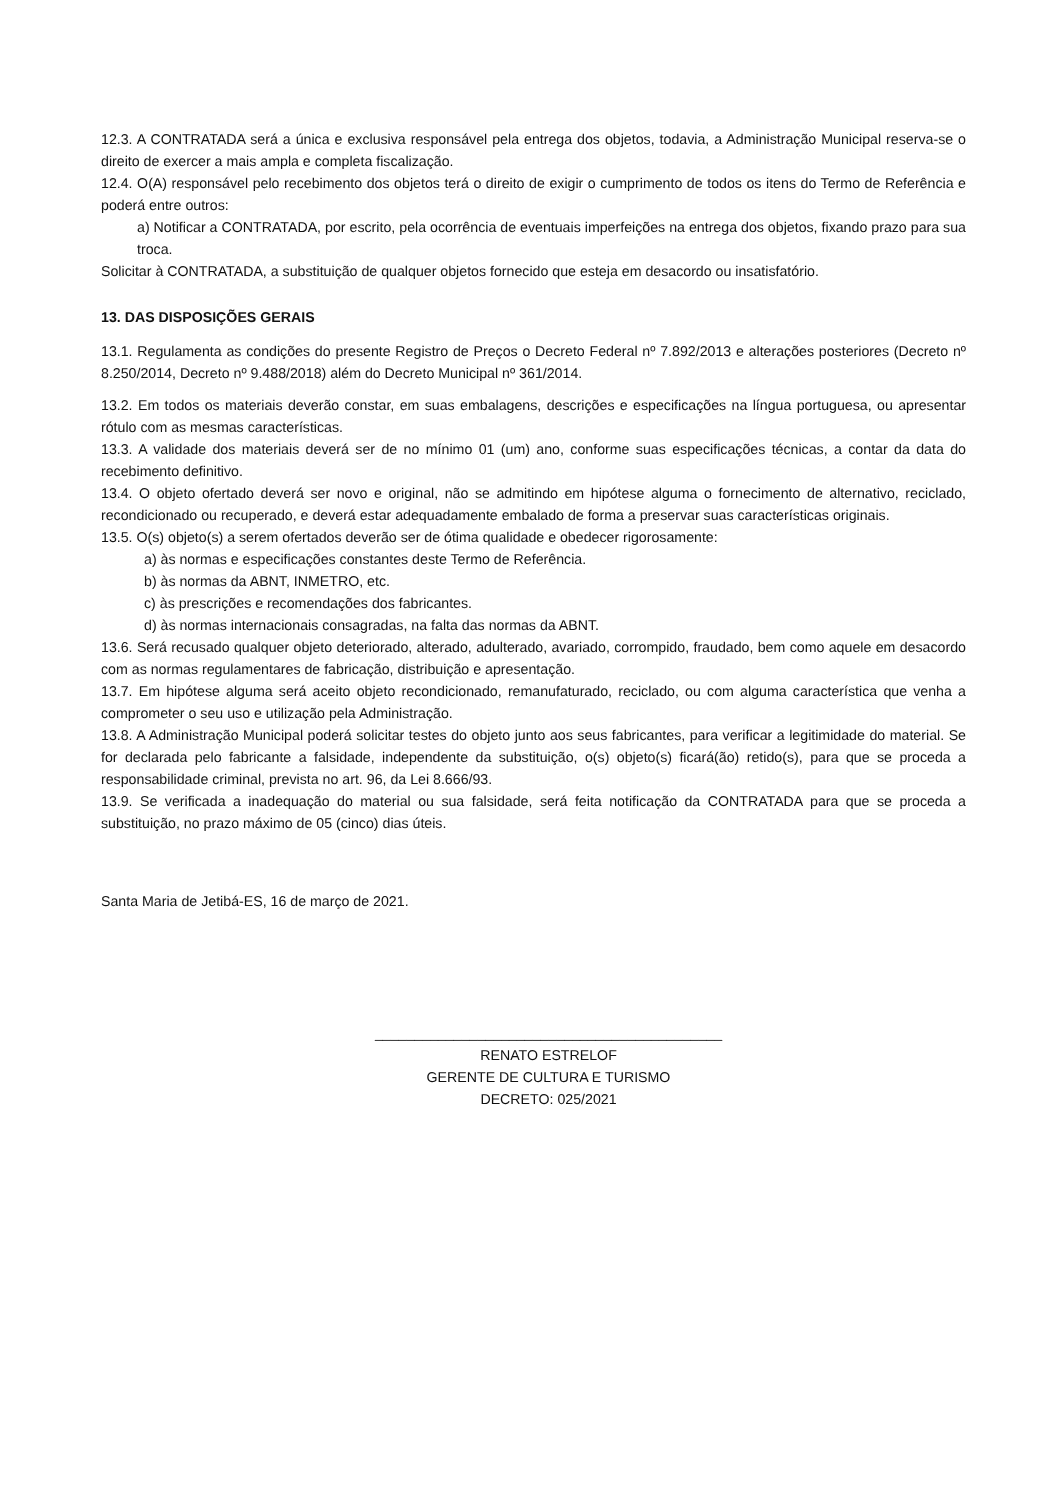12.3. A CONTRATADA será a única e exclusiva responsável pela entrega dos objetos, todavia, a Administração Municipal reserva-se o direito de exercer a mais ampla e completa fiscalização.
12.4. O(A) responsável pelo recebimento dos objetos terá o direito de exigir o cumprimento de todos os itens do Termo de Referência e poderá entre outros:
a) Notificar a CONTRATADA, por escrito, pela ocorrência de eventuais imperfeições na entrega dos objetos, fixando prazo para sua troca.
Solicitar à CONTRATADA, a substituição de qualquer objetos fornecido que esteja em desacordo ou insatisfatório.
13. DAS DISPOSIÇÕES GERAIS
13.1. Regulamenta as condições do presente Registro de Preços o Decreto Federal nº 7.892/2013 e alterações posteriores (Decreto nº 8.250/2014, Decreto nº 9.488/2018) além do Decreto Municipal nº 361/2014.
13.2. Em todos os materiais deverão constar, em suas embalagens, descrições e especificações na língua portuguesa, ou apresentar rótulo com as mesmas características.
13.3. A validade dos materiais deverá ser de no mínimo 01 (um) ano, conforme suas especificações técnicas, a contar da data do recebimento definitivo.
13.4. O objeto ofertado deverá ser novo e original, não se admitindo em hipótese alguma o fornecimento de alternativo, reciclado, recondicionado ou recuperado, e deverá estar adequadamente embalado de forma a preservar suas características originais.
13.5. O(s) objeto(s) a serem ofertados deverão ser de ótima qualidade e obedecer rigorosamente:
a) às normas e especificações constantes deste Termo de Referência.
b) às normas da ABNT, INMETRO, etc.
c) às prescrições e recomendações dos fabricantes.
d) às normas internacionais consagradas, na falta das normas da ABNT.
13.6. Será recusado qualquer objeto deteriorado, alterado, adulterado, avariado, corrompido, fraudado, bem como aquele em desacordo com as normas regulamentares de fabricação, distribuição e apresentação.
13.7. Em hipótese alguma será aceito objeto recondicionado, remanufaturado, reciclado, ou com alguma característica que venha a comprometer o seu uso e utilização pela Administração.
13.8. A Administração Municipal poderá solicitar testes do objeto junto aos seus fabricantes, para verificar a legitimidade do material. Se for declarada pelo fabricante a falsidade, independente da substituição, o(s) objeto(s) ficará(ão) retido(s), para que se proceda a responsabilidade criminal, prevista no art. 96, da Lei 8.666/93.
13.9. Se verificada a inadequação do material ou sua falsidade, será feita notificação da CONTRATADA para que se proceda a substituição, no prazo máximo de 05 (cinco) dias úteis.
Santa Maria de Jetibá-ES, 16 de março de 2021.
____________________________________________
RENATO ESTRELOF
GERENTE DE CULTURA E TURISMO
DECRETO: 025/2021